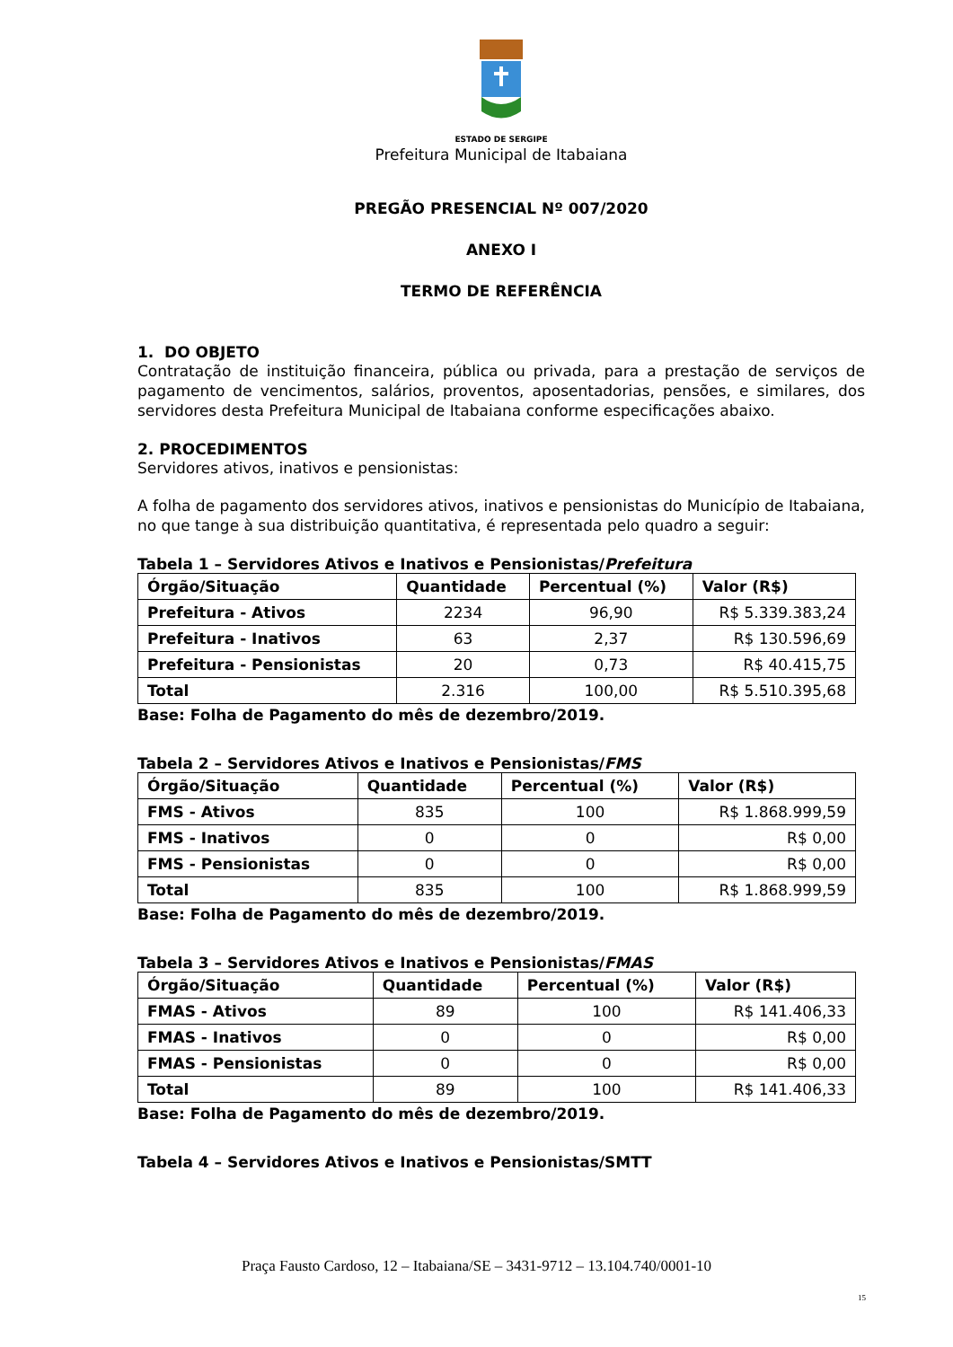ESTADO DE SERGIPE
Prefeitura Municipal de Itabaiana
PREGÃO PRESENCIAL Nº 007/2020
ANEXO I
TERMO DE REFERÊNCIA
1. DO OBJETO
Contratação de instituição financeira, pública ou privada, para a prestação de serviços de pagamento de vencimentos, salários, proventos, aposentadorias, pensões, e similares, dos servidores desta Prefeitura Municipal de Itabaiana conforme especificações abaixo.
2. PROCEDIMENTOS
Servidores ativos, inativos e pensionistas:
A folha de pagamento dos servidores ativos, inativos e pensionistas do Município de Itabaiana, no que tange à sua distribuição quantitativa, é representada pelo quadro a seguir:
Tabela 1 – Servidores Ativos e Inativos e Pensionistas/Prefeitura
| Órgão/Situação | Quantidade | Percentual (%) | Valor (R$) |
| --- | --- | --- | --- |
| Prefeitura - Ativos | 2234 | 96,90 | R$ 5.339.383,24 |
| Prefeitura - Inativos | 63 | 2,37 | R$ 130.596,69 |
| Prefeitura - Pensionistas | 20 | 0,73 | R$ 40.415,75 |
| Total | 2.316 | 100,00 | R$ 5.510.395,68 |
Base: Folha de Pagamento do mês de dezembro/2019.
Tabela 2 – Servidores Ativos e Inativos e Pensionistas/FMS
| Órgão/Situação | Quantidade | Percentual (%) | Valor (R$) |
| --- | --- | --- | --- |
| FMS - Ativos | 835 | 100 | R$ 1.868.999,59 |
| FMS - Inativos | 0 | 0 | R$ 0,00 |
| FMS - Pensionistas | 0 | 0 | R$ 0,00 |
| Total | 835 | 100 | R$ 1.868.999,59 |
Base: Folha de Pagamento do mês de dezembro/2019.
Tabela 3 – Servidores Ativos e Inativos e Pensionistas/FMAS
| Órgão/Situação | Quantidade | Percentual (%) | Valor (R$) |
| --- | --- | --- | --- |
| FMAS - Ativos | 89 | 100 | R$ 141.406,33 |
| FMAS - Inativos | 0 | 0 | R$ 0,00 |
| FMAS - Pensionistas | 0 | 0 | R$ 0,00 |
| Total | 89 | 100 | R$ 141.406,33 |
Base: Folha de Pagamento do mês de dezembro/2019.
Tabela 4 – Servidores Ativos e Inativos e Pensionistas/SMTT
Praça Fausto Cardoso, 12 – Itabaiana/SE – 3431-9712 – 13.104.740/0001-10
15